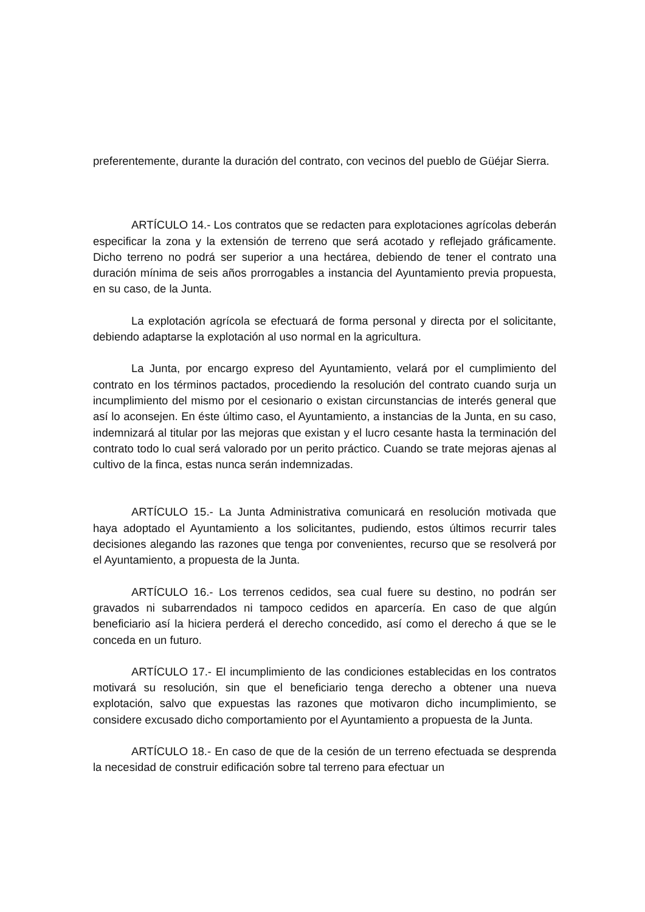preferentemente, durante la duración del contrato, con vecinos del pueblo de Güéjar Sierra.
ARTÍCULO 14.- Los contratos que se redacten para explotaciones agrícolas deberán especificar la zona y la extensión de terreno que será acotado y reflejado gráficamente. Dicho terreno no podrá ser superior a una hectárea, debiendo de tener el contrato una duración mínima de seis años prorrogables a instancia del Ayuntamiento previa propuesta, en su caso, de la Junta.
La explotación agrícola se efectuará de forma personal y directa por el solicitante, debiendo adaptarse la explotación al uso normal en la agricultura.
La Junta, por encargo expreso del Ayuntamiento, velará por el cumplimiento del contrato en los términos pactados, procediendo la resolución del contrato cuando surja un incumplimiento del mismo por el cesionario o existan circunstancias de interés general que así lo aconsejen. En éste último caso, el Ayuntamiento, a instancias de la Junta, en su caso, indemnizará al titular por las mejoras que existan y el lucro cesante hasta la terminación del contrato todo lo cual será valorado por un perito práctico. Cuando se trate mejoras ajenas al cultivo de la finca, estas nunca serán indemnizadas.
ARTÍCULO 15.- La Junta Administrativa comunicará en resolución motivada que haya adoptado el Ayuntamiento a los solicitantes, pudiendo, estos últimos recurrir tales decisiones alegando las razones que tenga por convenientes, recurso que se resolverá por el Ayuntamiento, a propuesta de la Junta.
ARTÍCULO 16.- Los terrenos cedidos, sea cual fuere su destino, no podrán ser gravados ni subarrendados ni tampoco cedidos en aparcería. En caso de que algún beneficiario así la hiciera perderá el derecho concedido, así como el derecho á que se le conceda en un futuro.
ARTÍCULO 17.- El incumplimiento de las condiciones establecidas en los contratos motivará su resolución, sin que el beneficiario tenga derecho a obtener una nueva explotación, salvo que expuestas las razones que motivaron dicho incumplimiento, se considere excusado dicho comportamiento por el Ayuntamiento a propuesta de la Junta.
ARTÍCULO 18.- En caso de que de la cesión de un terreno efectuada se desprenda la necesidad de construir edificación sobre tal terreno para efectuar un